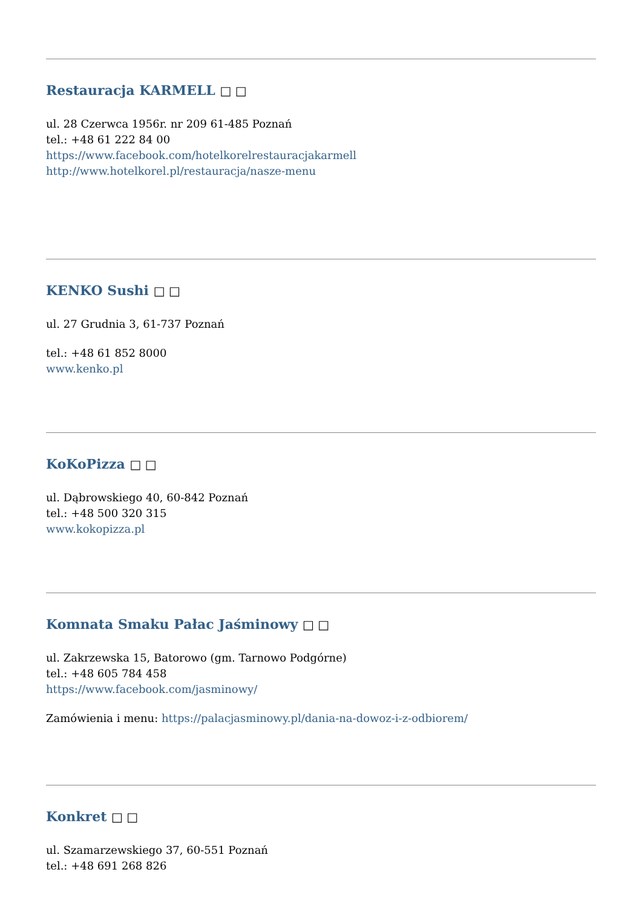Restauracja KARMELL □ □
ul. 28 Czerwca 1956r. nr 209 61-485 Poznań
tel.: +48 61 222 84 00
https://www.facebook.com/hotelkorelrestauracjakarmell
http://www.hotelkorel.pl/restauracja/nasze-menu
KENKO Sushi □ □
ul. 27 Grudnia 3, 61-737 Poznań
tel.: +48 61 852 8000
www.kenko.pl
KoKoPizza □ □
ul. Dąbrowskiego 40, 60-842 Poznań
tel.: +48 500 320 315
www.kokopizza.pl
Komnata Smaku Pałac Jaśminowy □ □
ul. Zakrzewska 15, Batorowo (gm. Tarnowo Podgórne)
tel.: +48 605 784 458
https://www.facebook.com/jasminowy/
Zamówienia i menu: https://palacjasminowy.pl/dania-na-dowoz-i-z-odbiorem/
Konkret □ □
ul. Szamarzewskiego 37, 60-551 Poznań
tel.: +48 691 268 826